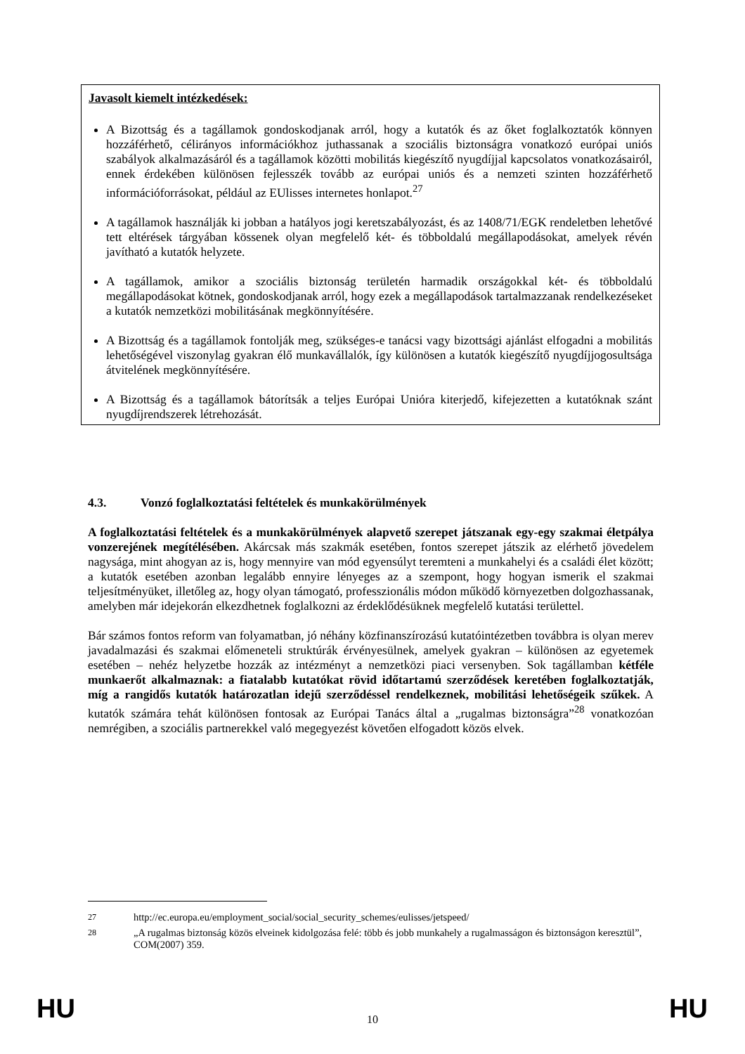Javasolt kiemelt intézkedések:
A Bizottság és a tagállamok gondoskodjanak arról, hogy a kutatók és az őket foglalkoztatók könnyen hozzáférhető, célirányos információkhoz juthassanak a szociális biztonságra vonatkozó európai uniós szabályok alkalmazásáról és a tagállamok közötti mobilitás kiegészítő nyugdíjjal kapcsolatos vonatkozásairól, ennek érdekében különösen fejlesszék tovább az európai uniós és a nemzeti szinten hozzáférhető információforrásokat, például az EUlisses internetes honlapot.<sup>27</sup>
A tagállamok használják ki jobban a hatályos jogi keretszabályozást, és az 1408/71/EGK rendeletben lehetővé tett eltérések tárgyában kössenek olyan megfelelő két- és többoldalú megállapodásokat, amelyek révén javítható a kutatók helyzete.
A tagállamok, amikor a szociális biztonság területén harmadik országokkal két- és többoldalú megállapodásokat kötnek, gondoskodjanak arról, hogy ezek a megállapodások tartalmazzanak rendelkezéseket a kutatók nemzetközi mobilitásának megkönnyítésére.
A Bizottság és a tagállamok fontolják meg, szükséges-e tanácsi vagy bizottsági ajánlást elfogadni a mobilitás lehetőségével viszonylag gyakran élő munkavállalók, így különösen a kutatók kiegészítő nyugdíjjogosultsága átvitelének megkönnyítésére.
A Bizottság és a tagállamok bátorítsák a teljes Európai Unióra kiterjedő, kifejezetten a kutatóknak szánt nyugdíjrendszerek létrehozását.
4.3. Vonzó foglalkoztatási feltételek és munkakörülmények
A foglalkoztatási feltételek és a munkakörülmények alapvető szerepet játszanak egy-egy szakmai életpálya vonzerejének megítélésében. Akárcsak más szakmák esetében, fontos szerepet játszik az elérhető jövedelem nagysága, mint ahogyan az is, hogy mennyire van mód egyensúlyt teremteni a munkahelyi és a családi élet között; a kutatók esetében azonban legalább ennyire lényeges az a szempont, hogy hogyan ismerik el szakmai teljesítményüket, illetőleg az, hogy olyan támogató, professzionális módon működő környezetben dolgozhassanak, amelyben már idejekorán elkezdhetnek foglalkozni az érdeklődésüknek megfelelő kutatási területtel.
Bár számos fontos reform van folyamatban, jó néhány közfinanszírozású kutatóintézetben továbbra is olyan merev javadalmazási és szakmai előmeneteli struktúrák érvényesülnek, amelyek gyakran – különösen az egyetemek esetében – nehéz helyzetbe hozzák az intézményt a nemzetközi piaci versenyben. Sok tagállamban kétféle munkaerőt alkalmaznak: a fiatalabb kutatókat rövid időtartamú szerződések keretében foglalkoztatják, míg a rangidős kutatók határozatlan idejű szerződéssel rendelkeznek, mobilitási lehetőségeik szűkek. A kutatók számára tehát különösen fontosak az Európai Tanács által a „rugalmas biztonságra”<sup>28</sup> vonatkozóan nemrégiben, a szociális partnerekkel való megegyezést követően elfogadott közös elvek.
<sup>27</sup> http://ec.europa.eu/employment_social/social_security_schemes/eulisses/jetspeed/
<sup>28</sup> „A rugalmas biztonság közös elveinek kidolgozása felé: több és jobb munkahely a rugalmasságon és biztonságon keresztül”, COM(2007) 359.
HU
10 HU